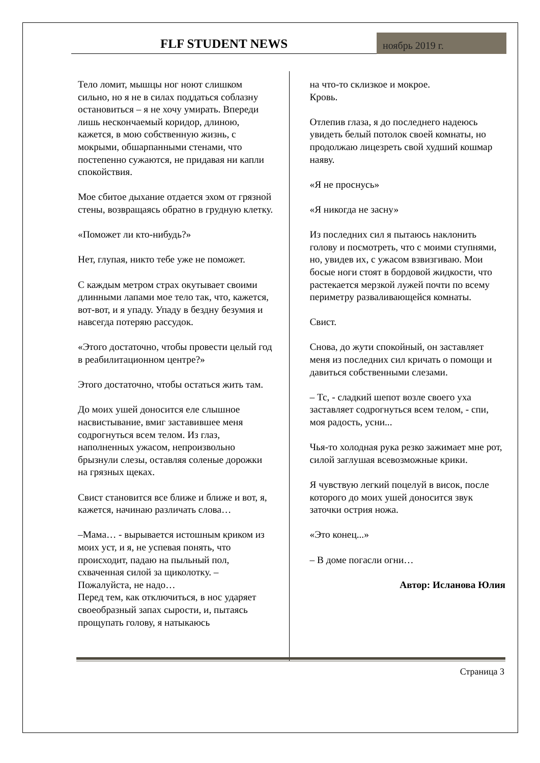FLF STUDENT NEWS
ноябрь 2019 г.
Тело ломит, мышцы ног ноют слишком сильно, но я не в силах поддаться соблазну остановиться – я не хочу умирать. Впереди лишь нескончаемый коридор, длиною, кажется, в мою собственную жизнь, с мокрыми, обшарпанными стенами, что постепенно сужаются, не придавая ни капли спокойствия.
Мое сбитое дыхание отдается эхом от грязной стены, возвращаясь обратно в грудную клетку.
«Поможет ли кто-нибудь?»
Нет, глупая, никто тебе уже не поможет.
С каждым метром страх окутывает своими длинными лапами мое тело так, что, кажется, вот-вот, и я упаду. Упаду в бездну безумия и навсегда потеряю рассудок.
«Этого достаточно, чтобы провести целый год в реабилитационном центре?»
Этого достаточно, чтобы остаться жить там.
До моих ушей доносится еле слышное насвистывание, вмиг заставившее меня содрогнуться всем телом. Из глаз, наполненных ужасом, непроизвольно брызнули слезы, оставляя соленые дорожки на грязных щеках.
Свист становится все ближе и ближе и вот, я, кажется, начинаю различать слова…
–Мама… - вырывается истошным криком из моих уст, и я, не успевая понять, что происходит, падаю на пыльный пол, схваченная силой за щиколотку. – Пожалуйста, не надо…
Перед тем, как отключиться, в нос ударяет своеобразный запах сырости, и, пытаясь прощупать голову, я натыкаюсь
на что-то склизкое и мокрое.
Кровь.
Отлепив глаза, я до последнего надеюсь увидеть белый потолок своей комнаты, но продолжаю лицезреть свой худший кошмар наяву.
«Я не проснусь»
«Я никогда не засну»
Из последних сил я пытаюсь наклонить голову и посмотреть, что с моими ступнями, но, увидев их, с ужасом взвизгиваю. Мои босые ноги стоят в бордовой жидкости, что растекается мерзкой лужей почти по всему периметру разваливающейся комнаты.
Свист.
Снова, до жути спокойный, он заставляет меня из последних сил кричать о помощи и давиться собственными слезами.
– Тс, - сладкий шепот возле своего уха заставляет содрогнуться всем телом, - спи, моя радость, усни...
Чья-то холодная рука резко зажимает мне рот, силой заглушая всевозможные крики.
Я чувствую легкий поцелуй в висок, после которого до моих ушей доносится звук заточки острия ножа.
«Это конец...»
– В доме погасли огни…
Автор: Исланова Юлия
Страница 3